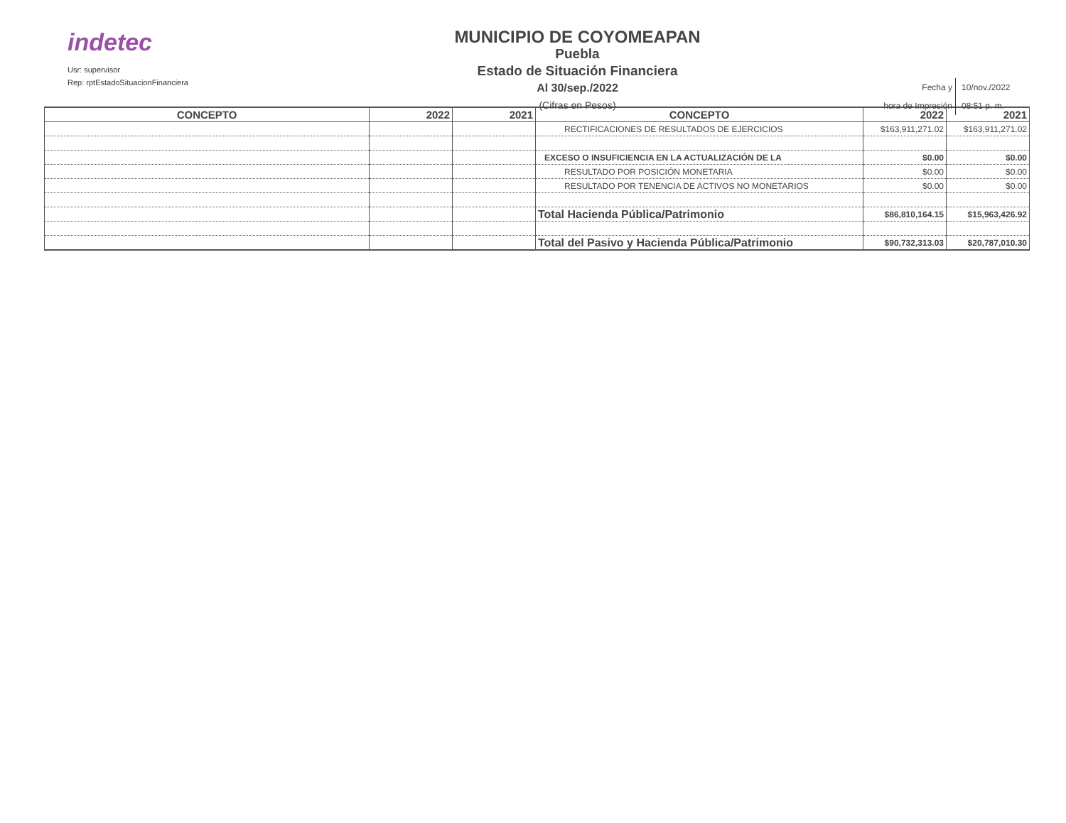indetec
Usr: supervisor
Rep: rptEstadoSituacionFinanciera
MUNICIPIO DE COYOMEAPAN
Puebla
Estado de Situación Financiera
Al 30/sep./2022
(Cifras en Pesos)
Fecha y 10/nov./2022
hora de Impresión 08:51 p. m.
| CONCEPTO | 2022 | 2021 | CONCEPTO | 2022 | 2021 |
| --- | --- | --- | --- | --- | --- |
| | | | RECTIFICACIONES DE RESULTADOS DE EJERCICIOS | $163,911,271.02 | $163,911,271.02 |
| | | | EXCESO O INSUFICIENCIA EN LA ACTUALIZACIÓN DE LA | $0.00 | $0.00 |
| | | | RESULTADO POR POSICIÓN MONETARIA | $0.00 | $0.00 |
| | | | RESULTADO POR TENENCIA DE ACTIVOS NO MONETARIOS | $0.00 | $0.00 |
| | | | Total Hacienda Pública/Patrimonio | $86,810,164.15 | $15,963,426.92 |
| | | | Total del Pasivo y Hacienda Pública/Patrimonio | $90,732,313.03 | $20,787,010.30 |